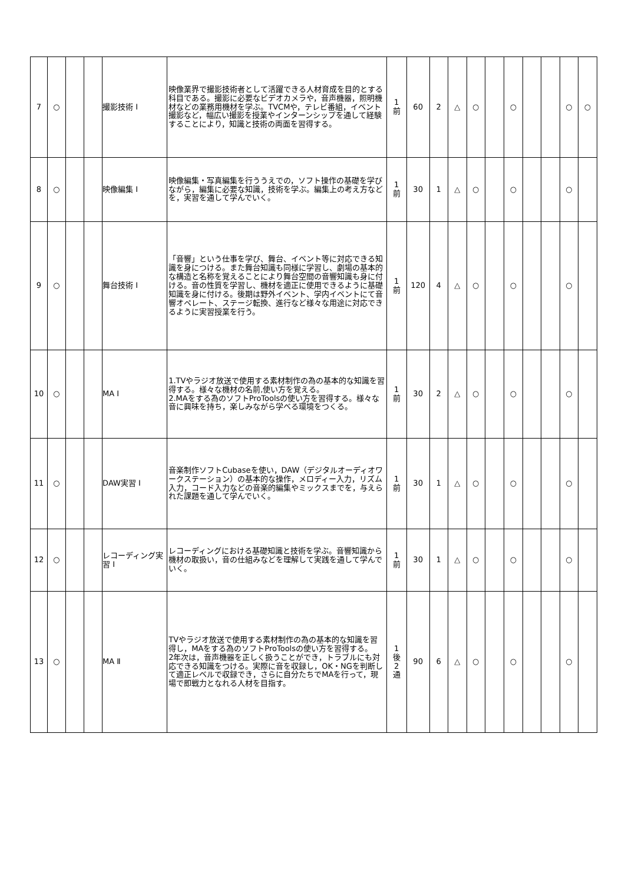| 7 | ○ | | | 撮影技術 Ⅰ | 映像業界で撮影技術者として活躍できる人材育成を目的とする科目である。撮影に必要なビデオカメラや，音声機器，照明機材などの業務用機材を学ぶ。TVCMや，テレビ番組，イベント撮影など，幅広い撮影を授業やインターンシップを通して経験することにより，知識と技術の両面を習得する。 | 1 前 | 60 | 2 | △ | ○ | | ○ | | | ○ | ○ |
| 8 | ○ | | | 映像編集 Ⅰ | 映像編集・写真編集を行ううえでの，ソフト操作の基礎を学びながら，編集に必要な知識，技術を学ぶ。編集上の考え方などを，実習を通して学んでいく。 | 1 前 | 30 | 1 | △ | ○ | | ○ | | | ○ | |
| 9 | ○ | | | 舞台技術 Ⅰ | 「音響」という仕事を学び、舞台、イベント等に対応できる知識を身につける。また舞台知識も同様に学習し、劇場の基本的な構造と名称を覚えることにより舞台空間の音響知識も身に付ける。音の性質を学習し、機材を適正に使用できるように基礎知識を身に付ける。後期は野外イベント、学内イベントにて音響オペレート、ステージ転換、進行など様々な用途に対応できるように実習授業を行う。 | 1 前 | 120 | 4 | △ | ○ | | ○ | | | ○ | |
| 10 | ○ | | | MA Ⅰ | 1.TVやラジオ放送で使用する素材制作の為の基本的な知識を習得する。様々な機材の名前,使い方を覚える。 2.MAをする為のソフトProToolsの使い方を習得する。様々な音に興味を持ち，楽しみながら学べる環境をつくる。 | 1 前 | 30 | 2 | △ | ○ | | ○ | | | ○ | |
| 11 | ○ | | | DAW実習 Ⅰ | 音楽制作ソフトCubaseを使い，DAW（デジタルオーディオワークステーション）の基本的な操作，メロディー入力，リズム入力，コード入力などの音楽的編集やミックスまでを，与えられた課題を通して学んでいく。 | 1 前 | 30 | 1 | △ | ○ | | ○ | | | ○ | |
| 12 | ○ | | | レコーディング実習 Ⅰ | レコーディングにおける基礎知識と技術を学ぶ。音響知識から機材の取扱い，音の仕組みなどを理解して実践を通して学んでいく。 | 1 前 | 30 | 1 | △ | ○ | | ○ | | | ○ | |
| 13 | ○ | | | MA Ⅱ | TVやラジオ放送で使用する素材制作の為の基本的な知識を習得し，MAをする為のソフトProToolsの使い方を習得する。 2年次は，音声機器を正しく扱うことができ，トラブルにも対応できる知識をつける。実際に音を収録し，OK・NGを判断して適正レベルで収録でき，さらに自分たちでMAを行って，現場で即戦力となれる人材を目指す。 | 1 後 2 通 | 90 | 6 | △ | ○ | | ○ | | | ○ | |